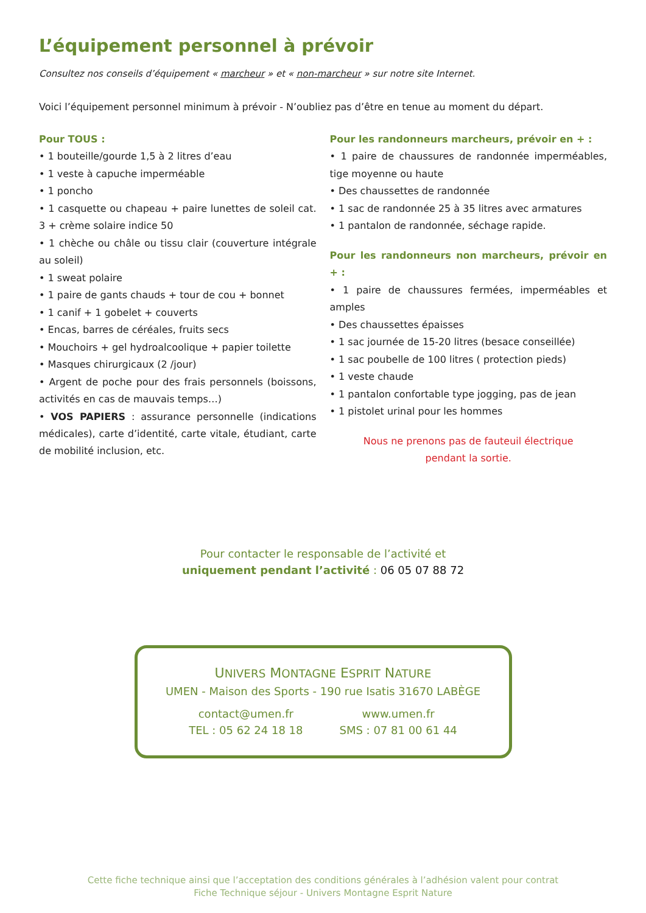L’équipement personnel à prévoir
Consultez nos conseils d’équipement « marcheur » et « non-marcheur » sur notre site Internet.
Voici l’équipement personnel minimum à prévoir - N’oubliez pas d’être en tenue au moment du départ.
Pour TOUS :
• 1 bouteille/gourde 1,5 à 2 litres d’eau
• 1 veste à capuche imperméable
• 1 poncho
• 1 casquette ou chapeau + paire lunettes de soleil cat. 3 + crème solaire indice 50
• 1 chèche ou châle ou tissu clair (couverture intégrale au soleil)
• 1 sweat polaire
• 1 paire de gants chauds + tour de cou + bonnet
• 1 canif + 1 gobelet + couverts
• Encas, barres de céréales, fruits secs
• Mouchoirs + gel hydroalcoolique + papier toilette
• Masques chirurgicaux (2 /jour)
• Argent de poche pour des frais personnels (boissons, activités en cas de mauvais temps…)
• VOS PAPIERS : assurance personnelle (indications médicales), carte d’identité, carte vitale, étudiant, carte de mobilité inclusion, etc.
Pour les randonneurs marcheurs, prévoir en + :
• 1 paire de chaussures de randonnée imperméables, tige moyenne ou haute
• Des chaussettes de randonnée
• 1 sac de randonnée 25 à 35 litres avec armatures
• 1 pantalon de randonnée, séchage rapide.
Pour les randonneurs non marcheurs, prévoir en + :
• 1 paire de chaussures fermées, imperméables et amples
• Des chaussettes épaisses
• 1 sac journée de 15-20 litres (besace conseillée)
• 1 sac poubelle de 100 litres ( protection pieds)
• 1 veste chaude
• 1 pantalon confortable type jogging, pas de jean
• 1 pistolet urinal pour les hommes
Nous ne prenons pas de fauteuil électrique
pendant la sortie.
Pour contacter le responsable de l’activité et
uniquement pendant l’activité : 06 05 07 88 72
UNIVERS MONTAGNE ESPRIT NATURE
UMEN - Maison des Sports - 190 rue Isatis 31670 LABÈGE
contact@umen.fr
TEL : 05 62 24 18 18
www.umen.fr
SMS : 07 81 00 61 44
Cette fiche technique ainsi que l’acceptation des conditions générales à l’adhésion valent pour contrat
Fiche Technique séjour - Univers Montagne Esprit Nature